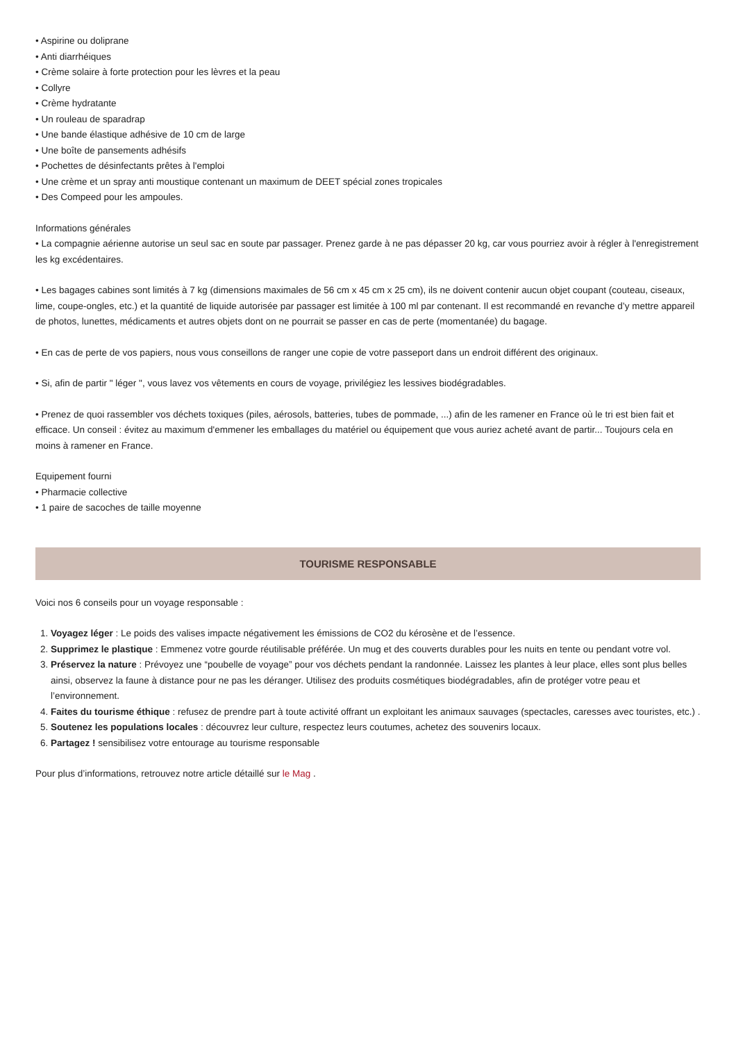• Aspirine ou doliprane
• Anti diarrhéiques
• Crème solaire à forte protection pour les lèvres et la peau
• Collyre
• Crème hydratante
• Un rouleau de sparadrap
• Une bande élastique adhésive de 10 cm de large
• Une boîte de pansements adhésifs
• Pochettes de désinfectants prêtes à l'emploi
• Une crème et un spray anti moustique contenant un maximum de DEET spécial zones tropicales
• Des Compeed pour les ampoules.
Informations générales
• La compagnie aérienne autorise un seul sac en soute par passager. Prenez garde à ne pas dépasser 20 kg, car vous pourriez avoir à régler à l'enregistrement les kg excédentaires.
• Les bagages cabines sont limités à 7 kg (dimensions maximales de 56 cm x 45 cm x 25 cm), ils ne doivent contenir aucun objet coupant (couteau, ciseaux, lime, coupe-ongles, etc.) et la quantité de liquide autorisée par passager est limitée à 100 ml par contenant. Il est recommandé en revanche d’y mettre appareil de photos, lunettes, médicaments et autres objets dont on ne pourrait se passer en cas de perte (momentanée) du bagage.
• En cas de perte de vos papiers, nous vous conseillons de ranger une copie de votre passeport dans un endroit différent des originaux.
• Si, afin de partir " léger ", vous lavez vos vêtements en cours de voyage, privilégiez les lessives biodégradables.
• Prenez de quoi rassembler vos déchets toxiques (piles, aérosols, batteries, tubes de pommade, ...) afin de les ramener en France où le tri est bien fait et efficace. Un conseil : évitez au maximum d'emmener les emballages du matériel ou équipement que vous auriez acheté avant de partir... Toujours cela en moins à ramener en France.
Equipement fourni
• Pharmacie collective
• 1 paire de sacoches de taille moyenne
TOURISME RESPONSABLE
Voici nos 6 conseils pour un voyage responsable :
1. Voyagez léger : Le poids des valises impacte négativement les émissions de CO2 du kérosène et de l’essence.
2. Supprimez le plastique : Emmenez votre gourde réutilisable préférée. Un mug et des couverts durables pour les nuits en tente ou pendant votre vol.
3. Préservez la nature : Prévoyez une “poubelle de voyage” pour vos déchets pendant la randonnée. Laissez les plantes à leur place, elles sont plus belles ainsi, observez la faune à distance pour ne pas les déranger. Utilisez des produits cosmétiques biodégradables, afin de protéger votre peau et l’environnement.
4. Faites du tourisme éthique : refusez de prendre part à toute activité offrant un exploitant les animaux sauvages (spectacles, caresses avec touristes, etc.) .
5. Soutenez les populations locales : découvrez leur culture, respectez leurs coutumes, achetez des souvenirs locaux.
6. Partagez ! sensibilisez votre entourage au tourisme responsable
Pour plus d’informations, retrouvez notre article détaillé sur le Mag .